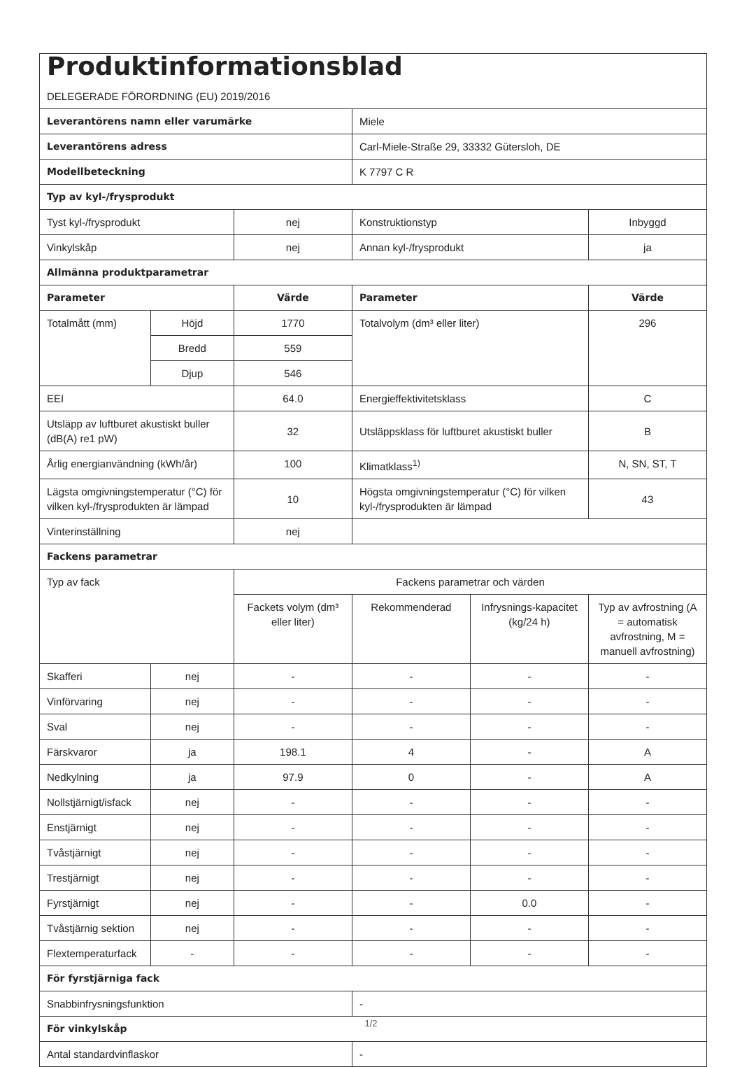| Produktinformationsblad DELEGERADE FÖRORDNING (EU) 2019/2016 | | | | | |
| Leverantörens namn eller varumärke | | | Miele | | |
| Leverantörens adress | | | Carl-Miele-Straße 29, 33332 Gütersloh, DE | | |
| Modellbeteckning | | | K 7797 C R | | |
| Typ av kyl-/frysprodukt | | | | | |
| Tyst kyl-/frysprodukt | | nej | Konstruktionstyp | | Inbyggd |
| Vinkylskåp | | nej | Annan kyl-/frysprodukt | | ja |
| Allmänna produktparametrar | | | | | |
| Parameter | | Värde | Parameter | | Värde |
| Totalmått (mm) | Höjd | 1770 | Totalvolym (dm³ eller liter) | | 296 |
| | Bredd | 559 | | | |
| | Djup | 546 | | | |
| EEI | | 64.0 | Energieffektivitetsklass | | C |
| Utsläpp av luftburet akustiskt buller (dB(A) re1 pW) | | 32 | Utsläppsklass för luftburet akustiskt buller | | B |
| Årlig energianvändning (kWh/år) | | 100 | Klimatklass<sup>1)</sup> | | N, SN, ST, T |
| Lägsta omgivningstemperatur (°C) för vilken kyl-/frysprodukten är lämpad | | 10 | Högsta omgivningstemperatur (°C) för vilken kyl-/frysprodukten är lämpad | | 43 |
| Vinterinställning | | nej | | | |
| Fackens parametrar | | | | | |
| Typ av fack | | Fackens parametrar och värden | | | |
| | | Fackets volym (dm³ eller liter) | Rekommenderad | Infrysnings-kapacitet (kg/24 h) | Typ av avfrostning (A = automatisk avfrostning, M = manuell avfrostning) |
| Skafferi | nej | - | - | - | - |
| Vinförvaring | nej | - | - | - | - |
| Sval | nej | - | - | - | - |
| Färskvaror | ja | 198.1 | 4 | - | A |
| Nedkylning | ja | 97.9 | 0 | - | A |
| Nollstjärnigt/isfack | nej | - | - | - | - |
| Enstjärnigt | nej | - | - | - | - |
| Tvåstjärnigt | nej | - | - | - | - |
| Trestjärnigt | nej | - | - | - | - |
| Fyrstjärnigt | nej | - | - | 0.0 | - |
| Tvåstjärnig sektion | nej | - | - | - | - |
| Flextemperaturfack | - | - | - | - | - |
| För fyrstjärniga fack | | | | | |
| Snabbinfrysningsfunktion | | | - | | |
| För vinkylskåp | | | | | |
| Antal standardvinflaskor | | | - | | |
1/2